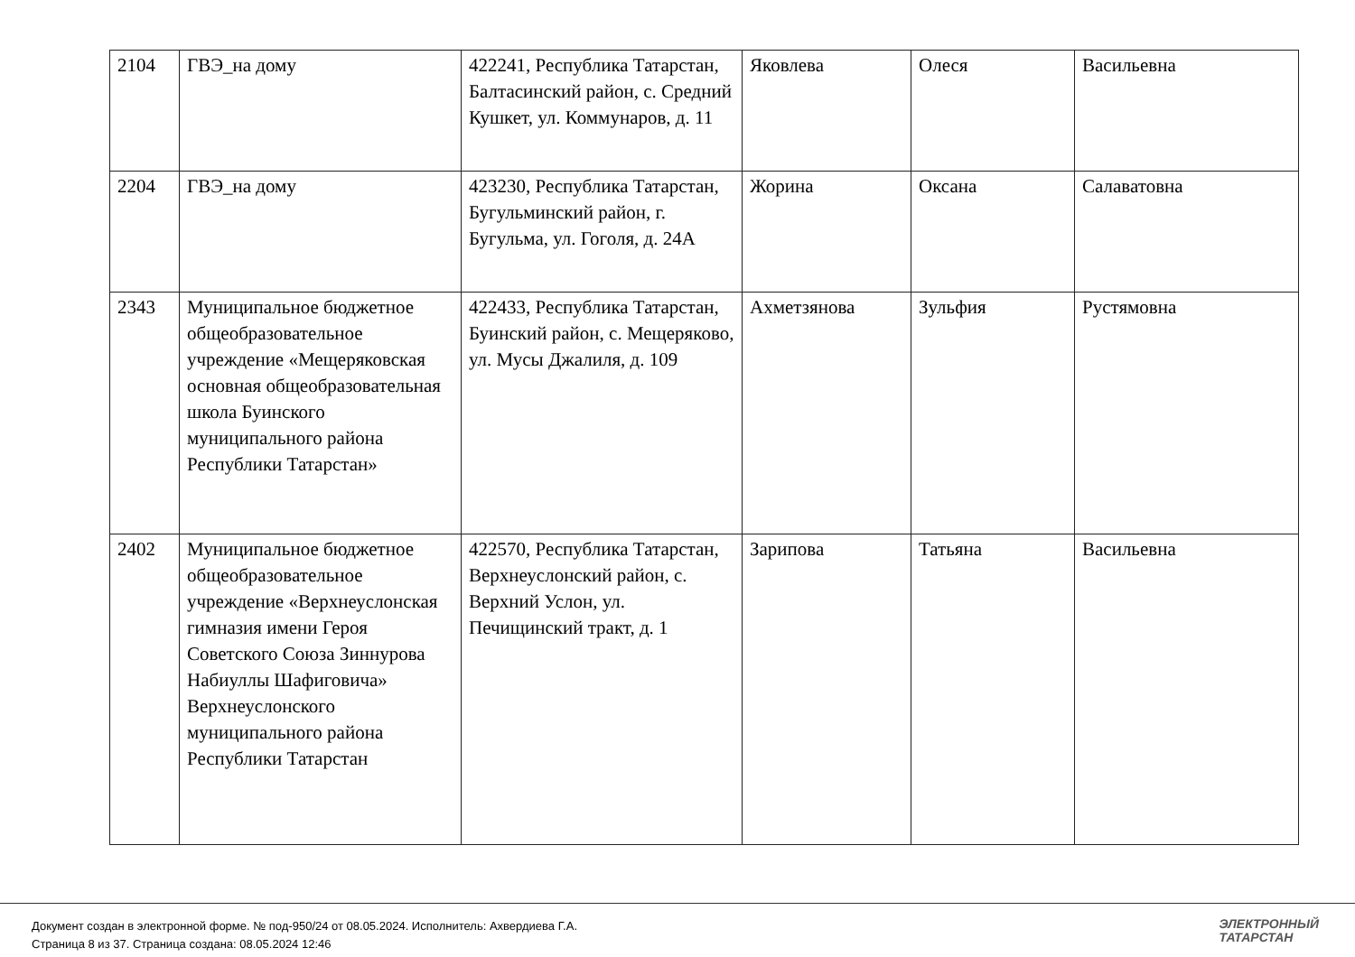| 2104 | ГВЭ_на дому | 422241, Республика Татарстан, Балтасинский район, с. Средний Кушкет, ул. Коммунаров, д. 11 | Яковлева | Олеся | Васильевна |
| 2204 | ГВЭ_на дому | 423230, Республика Татарстан, Бугульминский район, г. Бугульма, ул. Гоголя, д. 24А | Жорина | Оксана | Салаватовна |
| 2343 | Муниципальное бюджетное общеобразовательное учреждение «Мещеряковская основная общеобразовательная школа Буинского муниципального района Республики Татарстан» | 422433, Республика Татарстан, Буинский район, с. Мещеряково, ул. Мусы Джалиля, д. 109 | Ахметзянова | Зульфия | Рустямовна |
| 2402 | Муниципальное бюджетное общеобразовательное учреждение «Верхнеуслонская гимназия имени Героя Советского Союза Зиннурова Набиуллы Шафиговича» Верхнеуслонского муниципального района Республики Татарстан | 422570, Республика Татарстан, Верхнеуслонский район, с. Верхний Услон, ул. Печищинский тракт, д. 1 | Зарипова | Татьяна | Васильевна |
Документ создан в электронной форме. № под-950/24 от 08.05.2024. Исполнитель: Ахвердиева Г.А.
Страница 8 из 37. Страница создана: 08.05.2024 12:46
ЭЛЕКТРОННЫЙ
ТАТАРСТАН